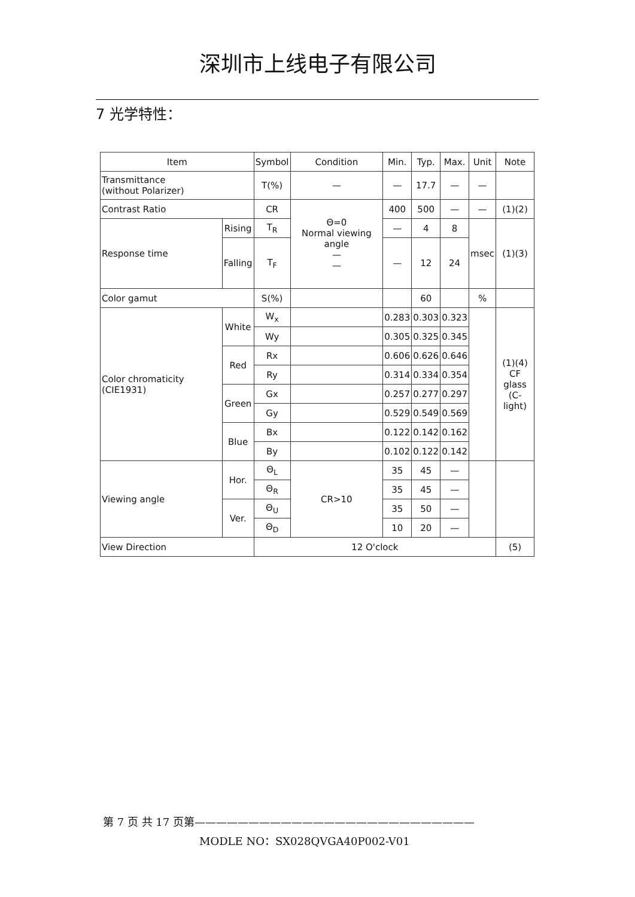深圳市上线电子有限公司
7 光学特性：
| Item | | Symbol | Condition | Min. | Typ. | Max. | Unit | Note |
| --- | --- | --- | --- | --- | --- | --- | --- | --- |
| Transmittance (without Polarizer) | | T(%) | — | — | 17.7 | — | — | |
| Contrast Ratio | | CR | Θ=0 Normal viewing angle — — | 400 | 500 | — | — | (1)(2) |
| Response time | Rising | T<sub>R</sub> | | — | 4 | 8 | msec | (1)(3) |
| | Falling | T<sub>F</sub> | | — | 12 | 24 | | |
| Color gamut | | S(%) | | | 60 | | % | |
| Color chromaticity (CIE1931) | White | W<sub>x</sub> | | 0.283 | 0.303 | 0.323 | | (1)(4) CF glass (C-light) |
| | | Wy | | 0.305 | 0.325 | 0.345 | | |
| | Red | Rx | | 0.606 | 0.626 | 0.646 | | |
| | | Ry | | 0.314 | 0.334 | 0.354 | | |
| | Green | Gx | | 0.257 | 0.277 | 0.297 | | |
| | | Gy | | 0.529 | 0.549 | 0.569 | | |
| | Blue | Bx | | 0.122 | 0.142 | 0.162 | | |
| | | By | | 0.102 | 0.122 | 0.142 | | |
| Viewing angle | Hor. | Θ<sub>L</sub> | CR>10 | 35 | 45 | — | | |
| | | Θ<sub>R</sub> | | 35 | 45 | — | | |
| | Ver. | Θ<sub>U</sub> | | 35 | 50 | — | | |
| | | Θ<sub>D</sub> | | 10 | 20 | — | | |
| View Direction | | 12 O'clock | | | | | | (5) |
第 7 页 共 17 页第——————————————————————————
MODLE NO：SX028QVGA40P002-V01